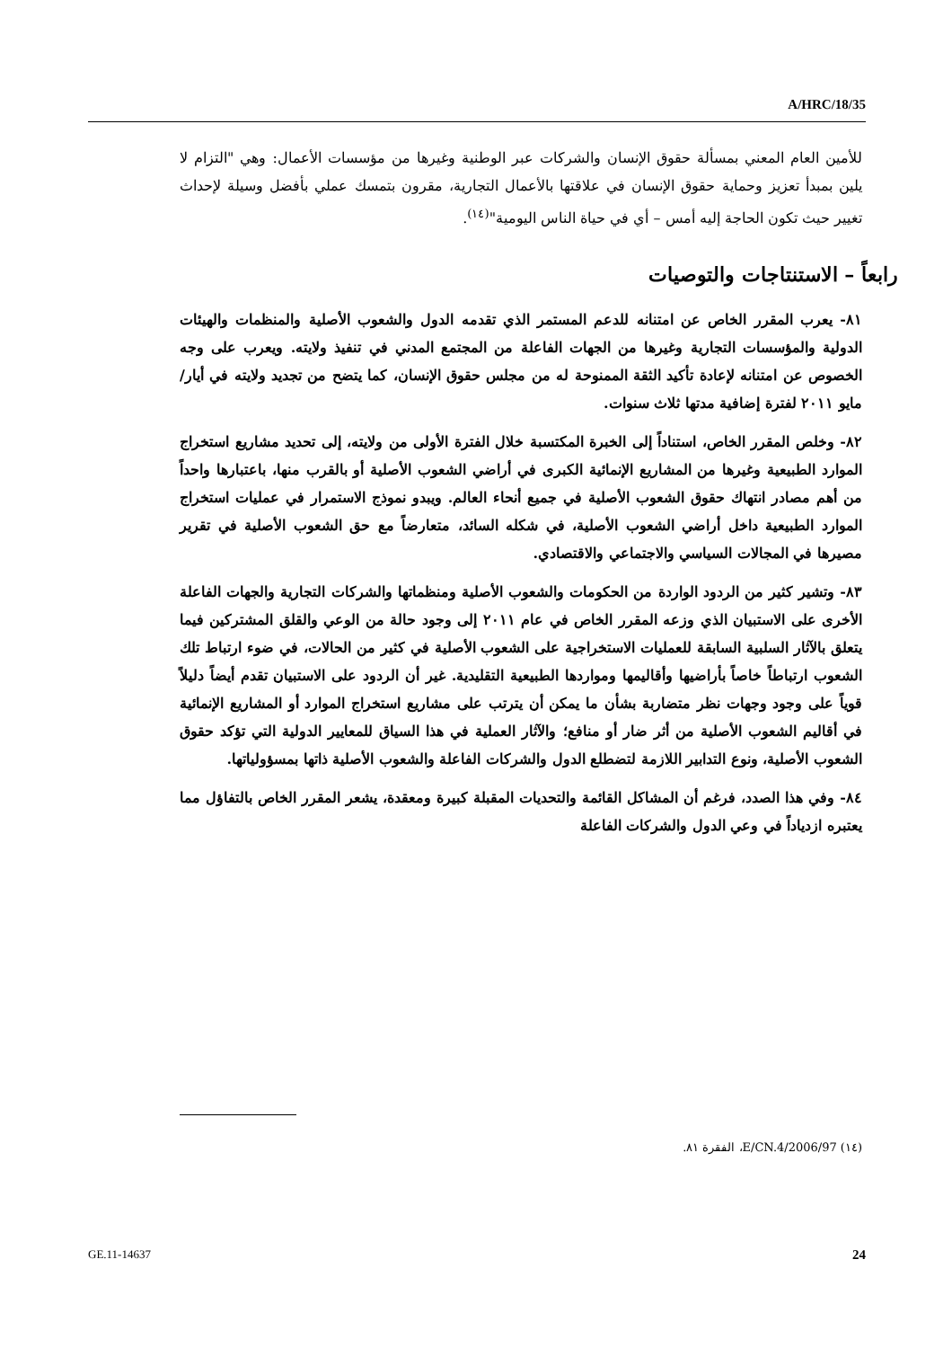A/HRC/18/35
للأمين العام المعني بمسألة حقوق الإنسان والشركات عبر الوطنية وغيرها من مؤسسات الأعمال: وهي "التزام لا يلين بمبدأ تعزيز وحماية حقوق الإنسان في علاقتها بالأعمال التجارية، مقرون بتمسك عملي بأفضل وسيلة لإحداث تغيير حيث تكون الحاجة إليه أمس – أي في حياة الناس اليومية"<sup>(١٤)</sup>.
رابعاً – الاستنتاجات والتوصيات
٨١- يعرب المقرر الخاص عن امتنانه للدعم المستمر الذي تقدمه الدول والشعوب الأصلية والمنظمات والهيئات الدولية والمؤسسات التجارية وغيرها من الجهات الفاعلة من المجتمع المدني في تنفيذ ولايته. ويعرب على وجه الخصوص عن امتنانه لإعادة تأكيد الثقة الممنوحة له من مجلس حقوق الإنسان، كما يتضح من تجديد ولايته في أيار/مايو ٢٠١١ لفترة إضافية مدتها ثلاث سنوات.
٨٢- وخلص المقرر الخاص، استناداً إلى الخبرة المكتسبة خلال الفترة الأولى من ولايته، إلى تحديد مشاريع استخراج الموارد الطبيعية وغيرها من المشاريع الإنمائية الكبرى في أراضي الشعوب الأصلية أو بالقرب منها، باعتبارها واحداً من أهم مصادر انتهاك حقوق الشعوب الأصلية في جميع أنحاء العالم. ويبدو نموذج الاستمرار في عمليات استخراج الموارد الطبيعية داخل أراضي الشعوب الأصلية، في شكله السائد، متعارضاً مع حق الشعوب الأصلية في تقرير مصيرها في المجالات السياسي والاجتماعي والاقتصادي.
٨٣- وتشير كثير من الردود الواردة من الحكومات والشعوب الأصلية ومنظماتها والشركات التجارية والجهات الفاعلة الأخرى على الاستبيان الذي وزعه المقرر الخاص في عام ٢٠١١ إلى وجود حالة من الوعي والقلق المشتركين فيما يتعلق بالآثار السلبية السابقة للعمليات الاستخراجية على الشعوب الأصلية في كثير من الحالات، في ضوء ارتباط تلك الشعوب ارتباطاً خاصاً بأراضيها وأقاليمها ومواردها الطبيعية التقليدية. غير أن الردود على الاستبيان تقدم أيضاً دليلاً قوياً على وجود وجهات نظر متضاربة بشأن ما يمكن أن يترتب على مشاريع استخراج الموارد أو المشاريع الإنمائية في أقاليم الشعوب الأصلية من أثر ضار أو منافع؛ والآثار العملية في هذا السياق للمعايير الدولية التي تؤكد حقوق الشعوب الأصلية، ونوع التدابير اللازمة لتضطلع الدول والشركات الفاعلة والشعوب الأصلية ذاتها بمسؤولياتها.
٨٤- وفي هذا الصدد، فرغم أن المشاكل القائمة والتحديات المقبلة كبيرة ومعقدة، يشعر المقرر الخاص بالتفاؤل مما يعتبره ازدياداً في وعي الدول والشركات الفاعلة
(١٤) E/CN.4/2006/97، الفقرة ٨١.
GE.11-14637 24